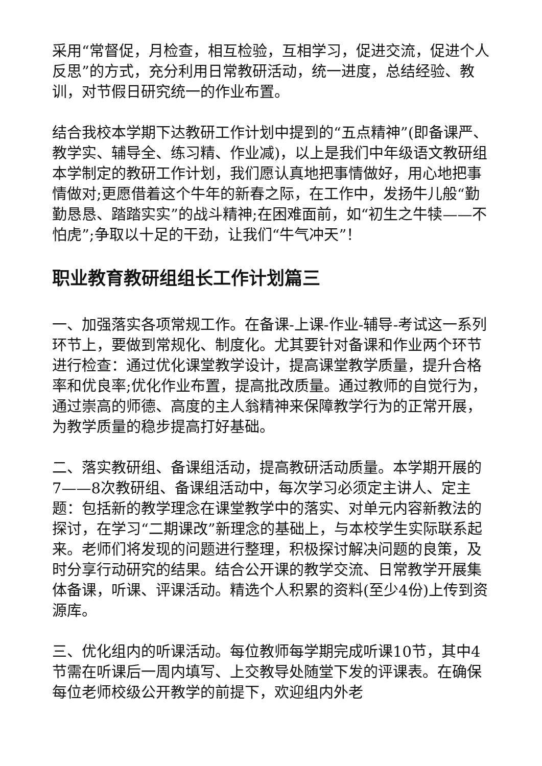采用“常督促，月检查，相互检验，互相学习，促进交流，促进个人反思”的方式，充分利用日常教研活动，统一进度，总结经验、教训，对节假日研究统一的作业布置。
结合我校本学期下达教研工作计划中提到的“五点精神”(即备课严、教学实、辅导全、练习精、作业减)，以上是我们中年级语文教研组本学制定的教研工作计划，我们愿认真地把事情做好，用心地把事情做对;更愿借着这个牛年的新春之际，在工作中，发扬牛儿般“勤勤恳恳、踏踏实实”的战斗精神;在困难面前，如“初生之牛犊——不怕虎”;争取以十足的干劲，让我们“牛气冲天”！
职业教育教研组组长工作计划篇三
一、加强落实各项常规工作。在备课-上课-作业-辅导-考试这一系列环节上，要做到常规化、制度化。尤其要针对备课和作业两个环节进行检查：通过优化课堂教学设计，提高课堂教学质量，提升合格率和优良率;优化作业布置，提高批改质量。通过教师的自觉行为，通过崇高的师德、高度的主人翁精神来保障教学行为的正常开展，为教学质量的稳步提高打好基础。
二、落实教研组、备课组活动，提高教研活动质量。本学期开展的7——8次教研组、备课组活动中，每次学习必须定主讲人、定主题：包括新的教学理念在课堂教学中的落实、对单元内容新教法的探讨，在学习“二期课改”新理念的基础上，与本校学生实际联系起来。老师们将发现的问题进行整理，积极探讨解决问题的良策，及时分享行动研究的结果。结合公开课的教学交流、日常教学开展集体备课，听课、评课活动。精选个人积累的资料(至少4份)上传到资源库。
三、优化组内的听课活动。每位教师每学期完成听课10节，其中4节需在听课后一周内填写、上交教导处随堂下发的评课表。在确保每位老师校级公开教学的前提下，欢迎组内外老